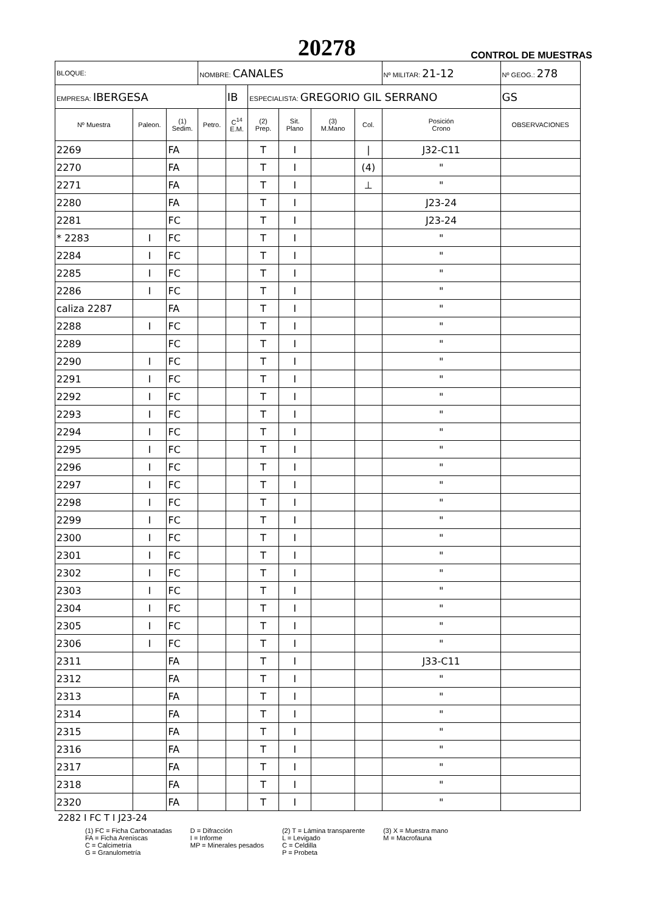20278 CONTROL DE MUESTRAS
| BLOQUE: | | | NOMBRE: CANALES | | | | | | Nº MILITAR: 21-12 | | Nº GEOG.: 278 |
| EMPRESA: IBERGESA | | | | IB | ESPECIALISTA: GREGORIO GIL SERRANO | | | | | | GS |
| Nº Muestra | Paleon. | (1) Sedim. | Petro. | C<sup>14</sup> E.M. | (2) Prep. | Sit. Plano | (3) M.Mano | Col. | Posición Crono | OBSERVACIONES | |
| 2269 | | FA | | | T | I | | / | J32-C11 | | |
| 2270 | | FA | | | T | I | | (4) | " | | |
| 2271 | | FA | | | T | I | | ⊥ | " | | |
| 2280 | | FA | | | T | I | | | J23-24 | | |
| 2281 | | FC | | | T | I | | | J23-24 | | |
| * 2283 | I | FC | | | T | I | | | " | | |
| 2284 | I | FC | | | T | I | | | " | | |
| 2285 | I | FC | | | T | I | | | " | | |
| 2286 | I | FC | | | T | I | | | " | | |
| caliza 2287 | | FA | | | T | I | | | " | | |
| 2288 | I | FC | | | T | I | | | " | | |
| 2289 | | FC | | | T | I | | | " | | |
| 2290 | I | FC | | | T | I | | | " | | |
| 2291 | I | FC | | | T | I | | | " | | |
| 2292 | I | FC | | | T | I | | | " | | |
| 2293 | I | FC | | | T | I | | | " | | |
| 2294 | I | FC | | | T | I | | | " | | |
| 2295 | I | FC | | | T | I | | | " | | |
| 2296 | I | FC | | | T | I | | | " | | |
| 2297 | I | FC | | | T | I | | | " | | |
| 2298 | I | FC | | | T | I | | | " | | |
| 2299 | I | FC | | | T | I | | | " | | |
| 2300 | I | FC | | | T | I | | | " | | |
| 2301 | I | FC | | | T | I | | | " | | |
| 2302 | I | FC | | | T | I | | | " | | |
| 2303 | I | FC | | | T | I | | | " | | |
| 2304 | I | FC | | | T | I | | | " | | |
| 2305 | I | FC | | | T | I | | | " | | |
| 2306 | I | FC | | | T | I | | | " | | |
| 2311 | | FA | | | T | I | | | J33-C11 | | |
| 2312 | | FA | | | T | I | | | " | | |
| 2313 | | FA | | | T | I | | | " | | |
| 2314 | | FA | | | T | I | | | " | | |
| 2315 | | FA | | | T | I | | | " | | |
| 2316 | | FA | | | T | I | | | " | | |
| 2317 | | FA | | | T | I | | | " | | |
| 2318 | | FA | | | T | I | | | " | | |
| 2320 | | FA | | | T | I | | | " | | |
2282 I FC T I J23-24
(1) FC = Ficha Carbonatadas
FA = Ficha Areniscas
C = Calcimetría
G = Granulometría
D = Difracción
I = Informe
MP = Minerales pesados
(2) T = Lámina transparente
L = Levigado
C = Celdilla
P = Probeta
(3) X = Muestra mano
M = Macrofauna